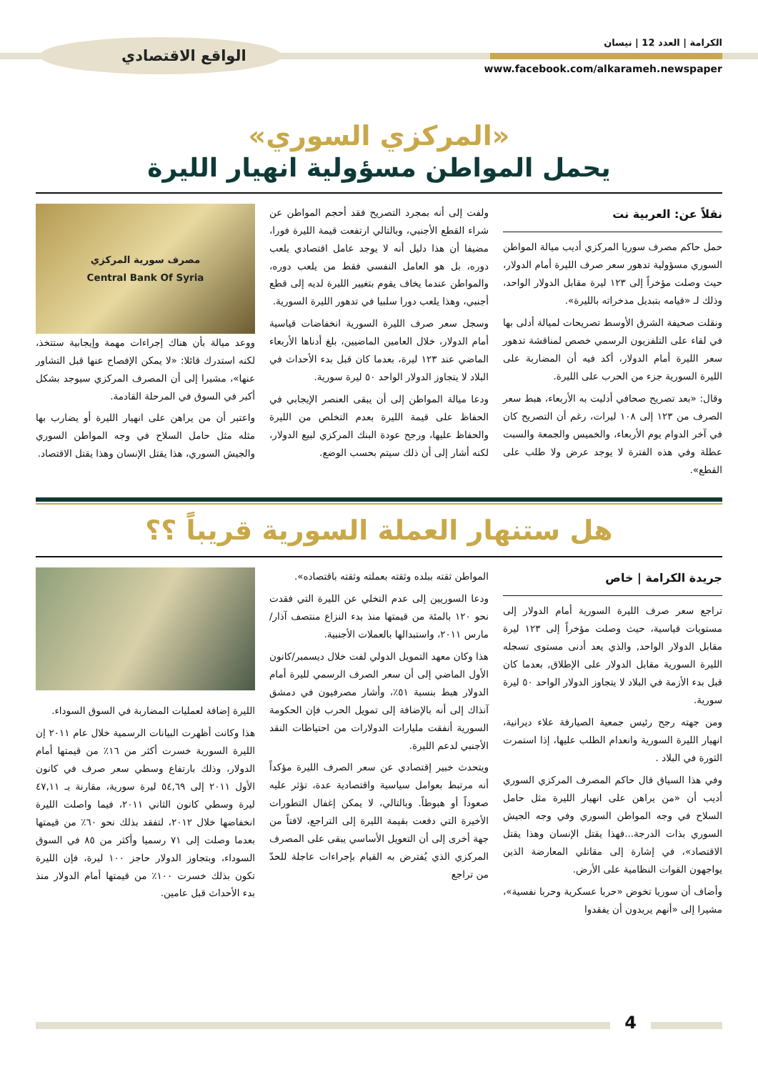الكرامة | العدد 12 | نيسان
www.facebook.com/alkarameh.newspaper
الواقع الاقتصادي
«المركزي السوري»
يحمل المواطن مسؤولية انهيار الليرة
نقلاً عن: العربية نت
حمل حاكم مصرف سوريا المركزي أديب ميالة المواطن السوري مسؤولية تدهور سعر صرف الليرة أمام الدولار، حيث وصلت مؤخراً إلى ١٢٣ ليرة مقابل الدولار الواحد، وذلك لـ «قيامه بتبديل مدخراته بالليرة».
ونقلت صحيفة الشرق الأوسط تصريحات لميالة أدلى بها في لقاء على التلفزيون الرسمي خصص لمناقشة تدهور سعر الليرة أمام الدولار، أكد فيه أن المضاربة على الليرة السورية جزء من الحرب على الليرة.
وقال: «بعد تصريح صحافي أدليت به الأربعاء، هبط سعر الصرف من ١٢٣ إلى ١٠٨ ليرات، رغم أن التصريح كان في آخر الدوام يوم الأربعاء، والخميس والجمعة والسبت عطلة وفي هذه الفترة لا يوجد عرض ولا طلب على القطع».
ولفت إلى أنه بمجرد التصريح فقد أحجم المواطن عن شراء القطع الأجنبي، وبالتالي ارتفعت قيمة الليرة فورا، مضيفا أن هذا دليل أنه لا يوجد عامل اقتصادي يلعب دوره، بل هو العامل النفسي فقط من يلعب دوره، والمواطن عندما يخاف يقوم بتغيير الليرة لديه إلى قطع أجنبي، وهذا يلعب دورا سلبيا في تدهور الليرة السورية.
وسجل سعر صرف الليرة السورية انخفاضات قياسية أمام الدولار، خلال العامين الماضيين، بلغ أدناها الأربعاء الماضي عند ١٢٣ ليرة، بعدما كان قبل بدء الأحداث في البلاد لا يتجاوز الدولار الواحد ٥٠ ليرة سورية.
ودعا ميالة المواطن إلى أن يبقى العنصر الإيجابي في الحفاظ على قيمة الليرة بعدم التخلص من الليرة والحفاظ عليها، ورجح عودة البنك المركزي لبيع الدولار، لكنه أشار إلى أن ذلك سيتم بحسب الوضع.
مصرف سورية المركزي
Central Bank Of Syria
ووعد ميالة بأن هناك إجراءات مهمة وإيجابية ستتخذ، لكنه استدرك قائلا: «لا يمكن الإفصاح عنها قبل التشاور عنها»، مشيرا إلى أن المصرف المركزي سيوجد بشكل أكبر في السوق في المرحلة القادمة.
واعتبر أن من يراهن على انهيار الليرة أو يضارب بها مثله مثل حامل السلاح في وجه المواطن السوري والجيش السوري، هذا يقتل الإنسان وهذا يقتل الاقتصاد.
هل ستنهار العملة السورية قريباً ؟؟
جريدة الكرامة | خاص
تراجع سعر صرف الليرة السورية أمام الدولار إلى مستويات قياسية، حيث وصلت مؤخراً إلى ١٢٣ ليرة مقابل الدولار الواحد, والذي يعد أدنى مستوى تسجله الليرة السورية مقابل الدولار على الإطلاق, بعدما كان قبل بدء الأزمة في البلاد لا يتجاوز الدولار الواحد ٥٠ ليرة سورية.
ومن جهته رجح رئيس جمعية الصيارفة علاء ديرانية، انهيار الليرة السورية وانعدام الطلب عليها، إذا استمرت الثورة في البلاد .
وفي هذا السياق قال حاكم المصرف المركزي السوري أديب أن «من يراهن على انهيار الليرة مثل حامل السلاح في وجه المواطن السوري وفي وجه الجيش السوري بذات الدرجة...فهذا يقتل الإنسان وهذا يقتل الاقتصاد»، في إشارة إلى مقاتلي المعارضة الذين يواجهون القوات النظامية على الأرض.
وأضاف أن سوريا تخوض «حربا عسكرية وحربا نفسية»، مشيرا إلى «أنهم يريدون أن يفقدوا
المواطن ثقته ببلده وثقته بعملته وثقته باقتصاده».
ودعا السوريين إلى عدم التخلي عن الليرة التي فقدت نحو ١٢٠ بالمئة من قيمتها منذ بدء النزاع منتصف آذار/مارس ٢٠١١، واستبدالها بالعملات الأجنبية.
هذا وكان معهد التمويل الدولي لفت خلال ديسمبر/كانون الأول الماضي إلى أن سعر الصرف الرسمي لليرة أمام الدولار هبط بنسبة ٥١٪، وأشار مصرفيون في دمشق آنذاك إلى أنه بالإضافة إلى تمويل الحرب فإن الحكومة السورية أنفقت مليارات الدولارات من احتياطات النقد الأجنبي لدعم الليرة.
ويتحدث خبير إقتصادي عن سعر الصرف الليرة مؤكداً أنه مرتبط بعوامل سياسية واقتصادية عدة، تؤثر عليه صعوداً أو هبوطاً. وبالتالي، لا يمكن إغفال التطورات الأخيرة التي دفعت بقيمة الليرة إلى التراجع، لافتاً من جهة أخرى إلى أن التعويل الأساسي يبقى على المصرف المركزي الذي يُفترض به القيام بإجراءات عاجلة للحدّ من تراجع
الليرة إضافة لعمليات المضاربة في السوق السوداء.
هذا وكانت أظهرت البيانات الرسمية خلال عام ٢٠١١ إن الليرة السورية خسرت أكثر من ١٦٪ من قيمتها أمام الدولار، وذلك بارتفاع وسطي سعر صرف في كانون الأول ٢٠١١ إلى ٥٤,٦٩ ليرة سورية، مقارنة بـ ٤٧,١١ ليرة وسطي كانون الثاني ٢٠١١، فيما واصلت الليرة انخفاضها خلال ٢٠١٢، لتفقد بذلك نحو ٦٠٪ من قيمتها بعدما وصلت إلى ٧١ رسميا وأكثر من ٨٥ في السوق السوداء، وبتجاوز الدولار حاجز ١٠٠ ليرة، فإن الليرة تكون بذلك خسرت ١٠٠٪ من قيمتها أمام الدولار منذ بدء الأحداث قبل عامين.
4